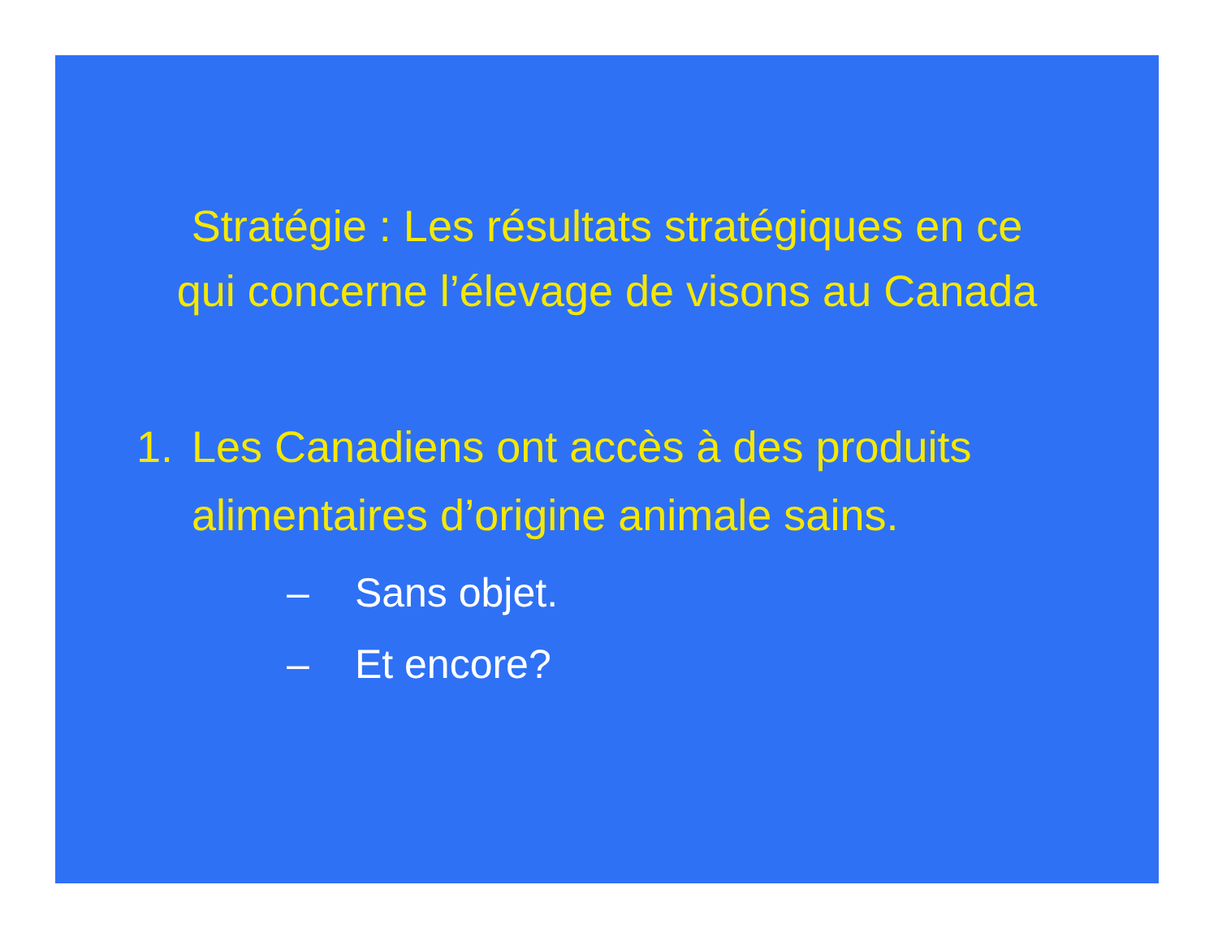Stratégie : Les résultats stratégiques en ce
qui concerne l’élevage de visons au Canada
1. Les Canadiens ont accès à des produits
alimentaires d’origine animale sains.
– Sans objet.
– Et encore?